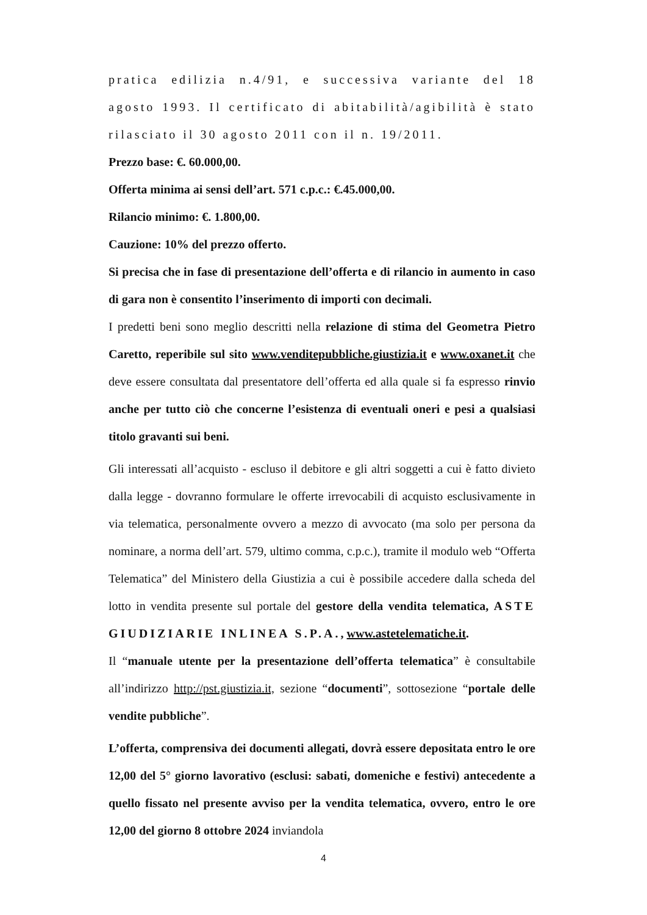pratica edilizia n.4/91, e successiva variante del 18 agosto 1993. Il certificato di abitabilità/agibilità è stato rilasciato il 30 agosto 2011 con il n. 19/2011.
Prezzo base: €. 60.000,00.
Offerta minima ai sensi dell’art. 571 c.p.c.: €.45.000,00.
Rilancio minimo: €. 1.800,00.
Cauzione: 10% del prezzo offerto.
Si precisa che in fase di presentazione dell’offerta e di rilancio in aumento in caso di gara non è consentito l’inserimento di importi con decimali.
I predetti beni sono meglio descritti nella relazione di stima del Geometra Pietro Caretto, reperibile sul sito www.venditepubbliche.giustizia.it e www.oxanet.it che deve essere consultata dal presentatore dell’offerta ed alla quale si fa espresso rinvio anche per tutto ciò che concerne l’esistenza di eventuali oneri e pesi a qualsiasi titolo gravanti sui beni.
Gli interessati all’acquisto - escluso il debitore e gli altri soggetti a cui è fatto divieto dalla legge - dovranno formulare le offerte irrevocabili di acquisto esclusivamente in via telematica, personalmente ovvero a mezzo di avvocato (ma solo per persona da nominare, a norma dell’art. 579, ultimo comma, c.p.c.), tramite il modulo web “Offerta Telematica” del Ministero della Giustizia a cui è possibile accedere dalla scheda del lotto in vendita presente sul portale del gestore della vendita telematica, ASTE GIUDIZIARIE INLINEA S.P.A., www.astetelematiche.it.
Il “manuale utente per la presentazione dell’offerta telematica” è consultabile all’indirizzo http://pst.giustizia.it, sezione “documenti”, sottosezione “portale delle vendite pubbliche”.
L’offerta, comprensiva dei documenti allegati, dovrà essere depositata entro le ore 12,00 del 5° giorno lavorativo (esclusi: sabati, domeniche e festivi) antecedente a quello fissato nel presente avviso per la vendita telematica, ovvero, entro le ore 12,00 del giorno 8 ottobre 2024 inviandola
4